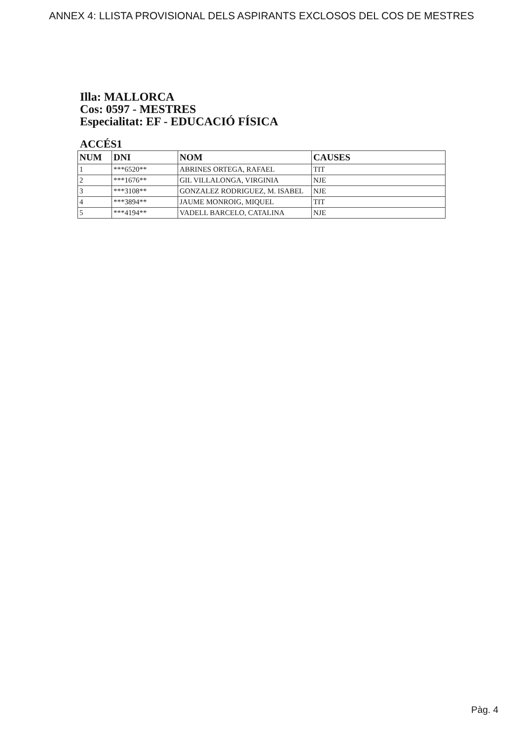ANNEX 4: LLISTA PROVISIONAL DELS ASPIRANTS EXCLOSOS DEL COS DE MESTRES
Illa: MALLORCA
Cos: 0597 - MESTRES
Especialitat: EF - EDUCACIÓ FÍSICA
ACCÉS1
| NUM | DNI | NOM | CAUSES |
| --- | --- | --- | --- |
| 1 | ***6520** | ABRINES ORTEGA, RAFAEL | TIT |
| 2 | ***1676** | GIL VILLALONGA, VIRGINIA | NJE |
| 3 | ***3108** | GONZALEZ RODRIGUEZ, M. ISABEL | NJE |
| 4 | ***3894** | JAUME MONROIG, MIQUEL | TIT |
| 5 | ***4194** | VADELL BARCELO, CATALINA | NJE |
Pàg. 4